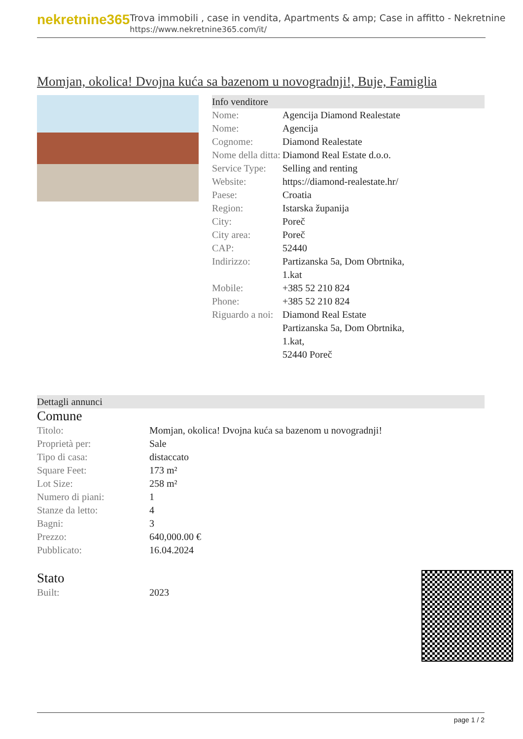nekretnine365
Trova immobili , case in vendita, Apartments & amp; Case in affitto - Nekretnine
https://www.nekretnine365.com/it/
Momjan, okolica! Dvojna kuća sa bazenom u novogradnji!, Buje, Famiglia
Info venditore
| Nome: | Agencija Diamond Realestate |
| Nome: | Agencija |
| Cognome: | Diamond Realestate |
| Nome della ditta: | Diamond Real Estate d.o.o. |
| Service Type: | Selling and renting |
| Website: | https://diamond-realestate.hr/ |
| Paese: | Croatia |
| Region: | Istarska županija |
| City: | Poreč |
| City area: | Poreč |
| CAP: | 52440 |
| Indirizzo: | Partizanska 5a, Dom Obrtnika, 1.kat |
| Mobile: | +385 52 210 824 |
| Phone: | +385 52 210 824 |
| Riguardo a noi: | Diamond Real Estate Partizanska 5a, Dom Obrtnika, 1.kat, 52440 Poreč |
Dettagli annunci
Comune
| Titolo: | Momjan, okolica! Dvojna kuća sa bazenom u novogradnji! |
| Proprietà per: | Sale |
| Tipo di casa: | distaccato |
| Square Feet: | 173 m² |
| Lot Size: | 258 m² |
| Numero di piani: | 1 |
| Stanze da letto: | 4 |
| Bagni: | 3 |
| Prezzo: | 640,000.00 € |
| Pubblicato: | 16.04.2024 |
Stato
| Built: | 2023 |
page 1 / 2